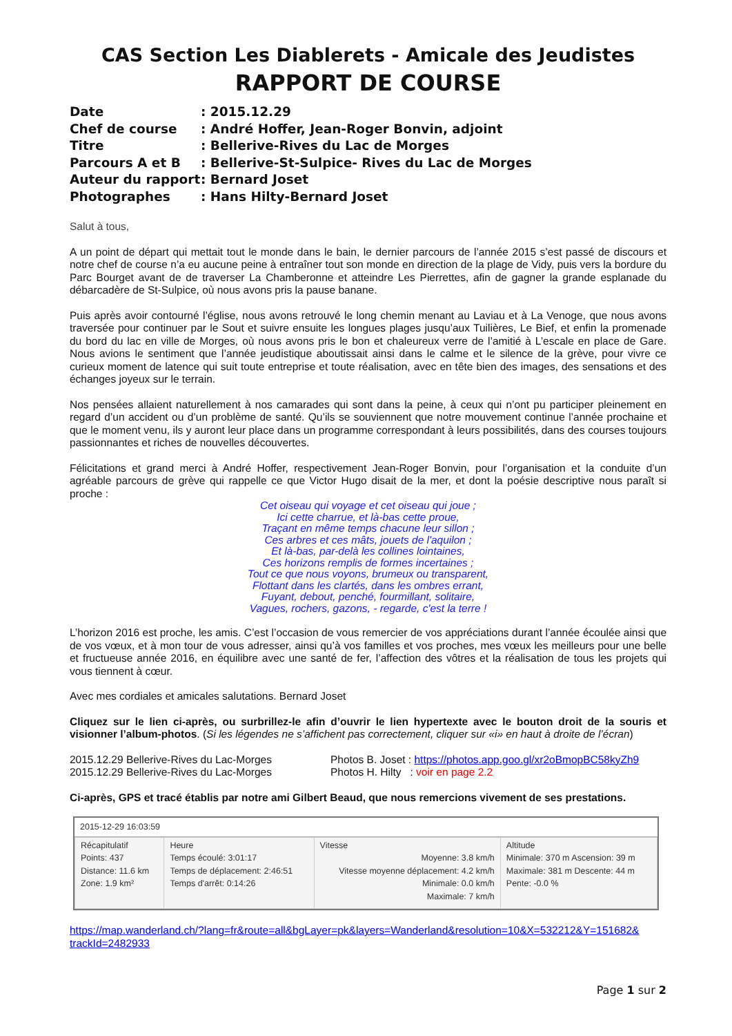CAS Section Les Diablerets - Amicale des Jeudistes
RAPPORT DE COURSE
| Date | : 2015.12.29 |
| Chef de course | : André Hoffer, Jean-Roger Bonvin, adjoint |
| Titre | : Bellerive-Rives du Lac de Morges |
| Parcours A et B | : Bellerive-St-Sulpice- Rives du Lac de Morges |
| Auteur du rapport | : Bernard Joset |
| Photographes | : Hans Hilty-Bernard Joset |
Salut à tous,
A un point de départ qui mettait tout le monde dans le bain, le dernier parcours de l’année 2015 s’est passé de discours et notre chef de course n’a eu aucune peine à entraîner tout son monde en direction de la plage de Vidy, puis vers la bordure du Parc Bourget avant de de traverser La Chamberonne et atteindre Les Pierrettes, afin de gagner la grande esplanade du débarcadère de St-Sulpice, où nous avons pris la pause banane.
Puis après avoir contourné l’église, nous avons retrouvé le long chemin menant au Laviau et à La Venoge, que nous avons traversée pour continuer par le Sout et suivre ensuite les longues plages jusqu’aux Tuilières, Le Bief, et enfin la promenade du bord du lac en ville de Morges, où nous avons pris le bon et chaleureux verre de l’amitié à L’escale en place de Gare. Nous avions le sentiment que l’année jeudistique aboutissait ainsi dans le calme et le silence de la grève, pour vivre ce curieux moment de latence qui suit toute entreprise et toute réalisation, avec en tête bien des images, des sensations et des échanges joyeux sur le terrain.
Nos pensées allaient naturellement à nos camarades qui sont dans la peine, à ceux qui n’ont pu participer pleinement en regard d’un accident ou d’un problème de santé. Qu’ils se souviennent que notre mouvement continue l’année prochaine et que le moment venu, ils y auront leur place dans un programme correspondant à leurs possibilités, dans des courses toujours passionnantes et riches de nouvelles découvertes.
Félicitations et grand merci à André Hoffer, respectivement Jean-Roger Bonvin, pour l’organisation et la conduite d’un agréable parcours de grève qui rappelle ce que Victor Hugo disait de la mer, et dont la poésie descriptive nous paraît si proche :
Cet oiseau qui voyage et cet oiseau qui joue ;
Ici cette charrue, et là-bas cette proue,
Traçant en même temps chacune leur sillon ;
Ces arbres et ces mâts, jouets de l'aquilon ;
Et là-bas, par-delà les collines lointaines,
Ces horizons remplis de formes incertaines ;
Tout ce que nous voyons, brumeux ou transparent,
Flottant dans les clartés, dans les ombres errant,
Fuyant, debout, penché, fourmillant, solitaire,
Vagues, rochers, gazons, - regarde, c'est la terre !
L’horizon 2016 est proche, les amis. C’est l’occasion de vous remercier de vos appréciations durant l’année écoulée ainsi que de vos vœux, et à mon tour de vous adresser, ainsi qu’à vos familles et vos proches, mes vœux les meilleurs pour une belle et fructueuse année 2016, en équilibre avec une santé de fer, l’affection des vôtres et la réalisation de tous les projets qui vous tiennent à cœur.
Avec mes cordiales et amicales salutations. Bernard Joset
Cliquez sur le lien ci-après, ou surbrillez-le afin d’ouvrir le lien hypertexte avec le bouton droit de la souris et visionner l’album-photos. (Si les légendes ne s’affichent pas correctement, cliquer sur «i» en haut à droite de l’écran)
| 2015.12.29 Bellerive-Rives du Lac-Morges | Photos B. Joset : https://photos.app.goo.gl/xr2oBmopBC58kyZh9 |
| 2015.12.29 Bellerive-Rives du Lac-Morges | Photos H. Hilty : voir en page 2.2 |
Ci-après, GPS et tracé établis par notre ami Gilbert Beaud, que nous remercions vivement de ses prestations.
2015-12-29 16:03:59
| Récapitulatif Points: 437 Distance: 11.6 km Zone: 1.9 km² | Heure Temps écoulé: 3:01:17 Temps de déplacement: 2:46:51 Temps d'arrêt: 0:14:26 | Vitesse Moyenne: 3.8 km/h Vitesse moyenne déplacement: 4.2 km/h Minimale: 0.0 km/h Maximale: 7 km/h | Altitude Minimale: 370 m Ascension: 39 m Maximale: 381 m Descente: 44 m Pente: -0.0 % |
https://map.wanderland.ch/?lang=fr&route=all&bgLayer=pk&layers=Wanderland&resolution=10&X=532212&Y=151682& trackId=2482933
Page 1 sur 2